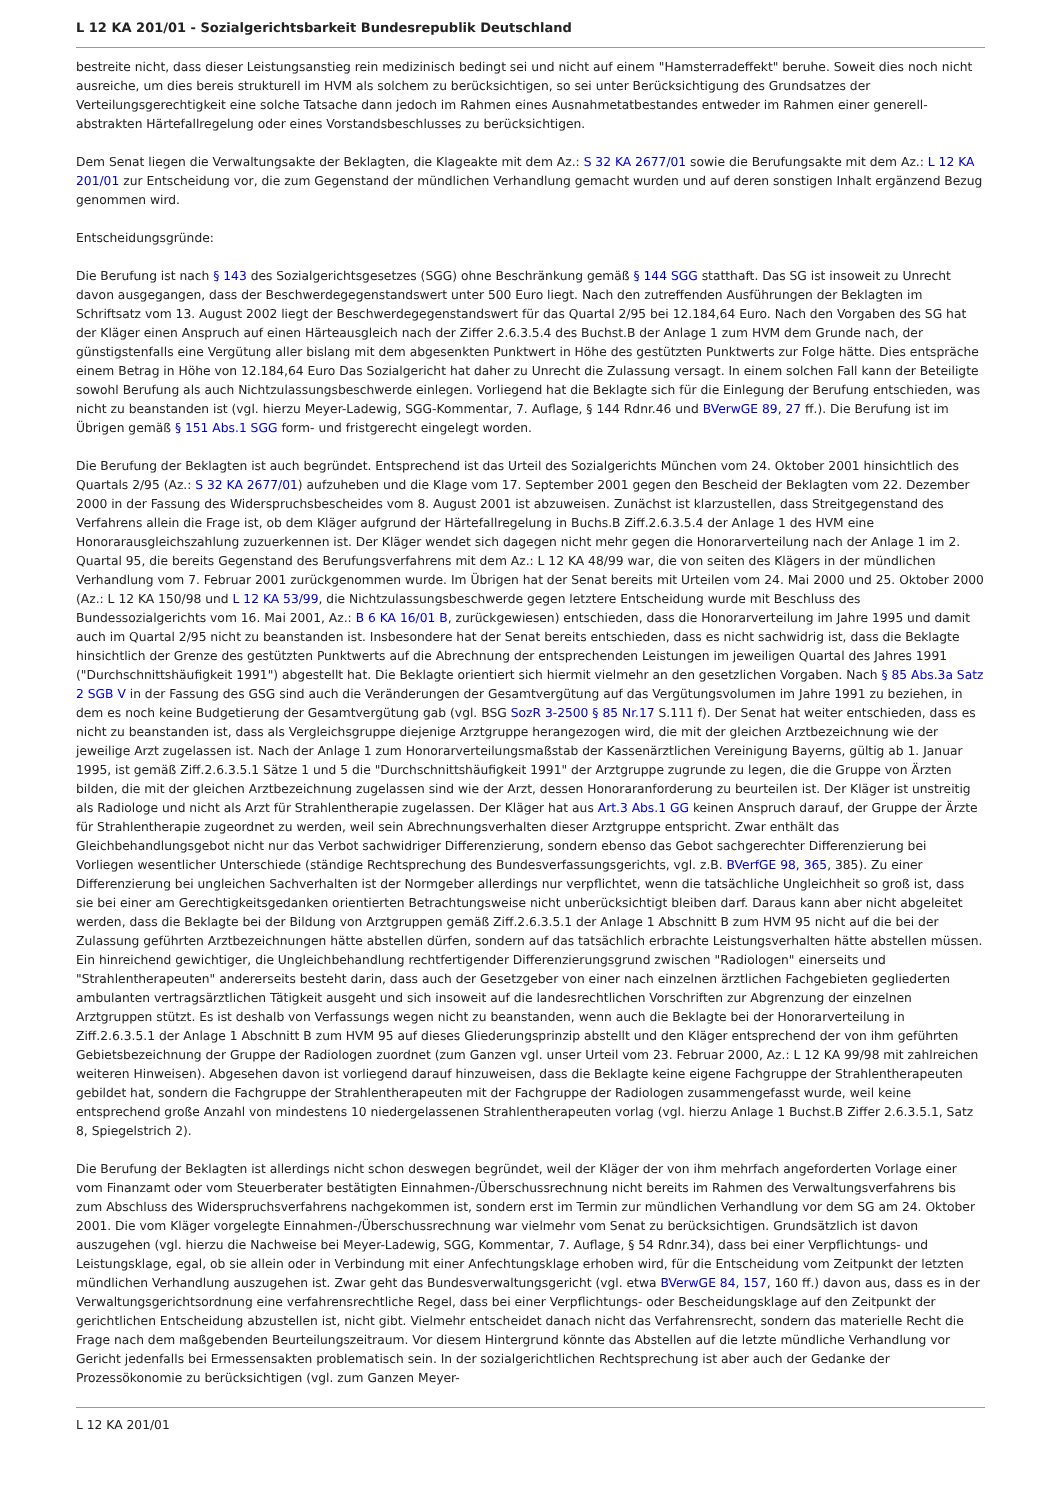L 12 KA 201/01 - Sozialgerichtsbarkeit Bundesrepublik Deutschland
bestreite nicht, dass dieser Leistungsanstieg rein medizinisch bedingt sei und nicht auf einem "Hamsterradeffekt" beruhe. Soweit dies noch nicht ausreiche, um dies bereis strukturell im HVM als solchem zu berücksichtigen, so sei unter Berücksichtigung des Grundsatzes der Verteilungsgerechtigkeit eine solche Tatsache dann jedoch im Rahmen eines Ausnahmetatbestandes entweder im Rahmen einer generell-abstrakten Härtefallregelung oder eines Vorstandsbeschlusses zu berücksichtigen.
Dem Senat liegen die Verwaltungsakte der Beklagten, die Klageakte mit dem Az.: S 32 KA 2677/01 sowie die Berufungsakte mit dem Az.: L 12 KA 201/01 zur Entscheidung vor, die zum Gegenstand der mündlichen Verhandlung gemacht wurden und auf deren sonstigen Inhalt ergänzend Bezug genommen wird.
Entscheidungsgründe:
Die Berufung ist nach § 143 des Sozialgerichtsgesetzes (SGG) ohne Beschränkung gemäß § 144 SGG statthaft. Das SG ist insoweit zu Unrecht davon ausgegangen, dass der Beschwerdegegenstandswert unter 500 Euro liegt. Nach den zutreffenden Ausführungen der Beklagten im Schriftsatz vom 13. August 2002 liegt der Beschwerdegegenstandswert für das Quartal 2/95 bei 12.184,64 Euro. Nach den Vorgaben des SG hat der Kläger einen Anspruch auf einen Härteausgleich nach der Ziffer 2.6.3.5.4 des Buchst.B der Anlage 1 zum HVM dem Grunde nach, der günstigstenfalls eine Vergütung aller bislang mit dem abgesenkten Punktwert in Höhe des gestützten Punktwerts zur Folge hätte. Dies entspräche einem Betrag in Höhe von 12.184,64 Euro Das Sozialgericht hat daher zu Unrecht die Zulassung versagt. In einem solchen Fall kann der Beteiligte sowohl Berufung als auch Nichtzulassungsbeschwerde einlegen. Vorliegend hat die Beklagte sich für die Einlegung der Berufung entschieden, was nicht zu beanstanden ist (vgl. hierzu Meyer-Ladewig, SGG-Kommentar, 7. Auflage, § 144 Rdnr.46 und BVerwGE 89, 27 ff.). Die Berufung ist im Übrigen gemäß § 151 Abs.1 SGG form- und fristgerecht eingelegt worden.
Die Berufung der Beklagten ist auch begründet. Entsprechend ist das Urteil des Sozialgerichts München vom 24. Oktober 2001 hinsichtlich des Quartals 2/95 (Az.: S 32 KA 2677/01) aufzuheben und die Klage vom 17. September 2001 gegen den Bescheid der Beklagten vom 22. Dezember 2000 in der Fassung des Widerspruchsbescheides vom 8. August 2001 ist abzuweisen. Zunächst ist klarzustellen, dass Streitgegenstand des Verfahrens allein die Frage ist, ob dem Kläger aufgrund der Härtefallregelung in Buchs.B Ziff.2.6.3.5.4 der Anlage 1 des HVM eine Honorarausgleichszahlung zuzuerkennen ist. Der Kläger wendet sich dagegen nicht mehr gegen die Honorarverteilung nach der Anlage 1 im 2. Quartal 95, die bereits Gegenstand des Berufungsverfahrens mit dem Az.: L 12 KA 48/99 war, die von seiten des Klägers in der mündlichen Verhandlung vom 7. Februar 2001 zurückgenommen wurde. Im Übrigen hat der Senat bereits mit Urteilen vom 24. Mai 2000 und 25. Oktober 2000 (Az.: L 12 KA 150/98 und L 12 KA 53/99, die Nichtzulassungsbeschwerde gegen letztere Entscheidung wurde mit Beschluss des Bundessozialgerichts vom 16. Mai 2001, Az.: B 6 KA 16/01 B, zurückgewiesen) entschieden, dass die Honorarverteilung im Jahre 1995 und damit auch im Quartal 2/95 nicht zu beanstanden ist. Insbesondere hat der Senat bereits entschieden, dass es nicht sachwidrig ist, dass die Beklagte hinsichtlich der Grenze des gestützten Punktwerts auf die Abrechnung der entsprechenden Leistungen im jeweiligen Quartal des Jahres 1991 ("Durchschnittshäufigkeit 1991") abgestellt hat. Die Beklagte orientiert sich hiermit vielmehr an den gesetzlichen Vorgaben. Nach § 85 Abs.3a Satz 2 SGB V in der Fassung des GSG sind auch die Veränderungen der Gesamtvergütung auf das Vergütungsvolumen im Jahre 1991 zu beziehen, in dem es noch keine Budgetierung der Gesamtvergütung gab (vgl. BSG SozR 3-2500 § 85 Nr.17 S.111 f). Der Senat hat weiter entschieden, dass es nicht zu beanstanden ist, dass als Vergleichsgruppe diejenige Arztgruppe herangezogen wird, die mit der gleichen Arztbezeichnung wie der jeweilige Arzt zugelassen ist. Nach der Anlage 1 zum Honorarverteilungsmaßstab der Kassenärztlichen Vereinigung Bayerns, gültig ab 1. Januar 1995, ist gemäß Ziff.2.6.3.5.1 Sätze 1 und 5 die "Durchschnittshäufigkeit 1991" der Arztgruppe zugrunde zu legen, die die Gruppe von Ärzten bilden, die mit der gleichen Arztbezeichnung zugelassen sind wie der Arzt, dessen Honoraranforderung zu beurteilen ist. Der Kläger ist unstreitig als Radiologe und nicht als Arzt für Strahlentherapie zugelassen. Der Kläger hat aus Art.3 Abs.1 GG keinen Anspruch darauf, der Gruppe der Ärzte für Strahlentherapie zugeordnet zu werden, weil sein Abrechnungsverhalten dieser Arztgruppe entspricht. Zwar enthält das Gleichbehandlungsgebot nicht nur das Verbot sachwidriger Differenzierung, sondern ebenso das Gebot sachgerechter Differenzierung bei Vorliegen wesentlicher Unterschiede (ständige Rechtsprechung des Bundesverfassungsgerichts, vgl. z.B. BVerfGE 98, 365, 385). Zu einer Differenzierung bei ungleichen Sachverhalten ist der Normgeber allerdings nur verpflichtet, wenn die tatsächliche Ungleichheit so groß ist, dass sie bei einer am Gerechtigkeitsgedanken orientierten Betrachtungsweise nicht unberücksichtigt bleiben darf. Daraus kann aber nicht abgeleitet werden, dass die Beklagte bei der Bildung von Arztgruppen gemäß Ziff.2.6.3.5.1 der Anlage 1 Abschnitt B zum HVM 95 nicht auf die bei der Zulassung geführten Arztbezeichnungen hätte abstellen dürfen, sondern auf das tatsächlich erbrachte Leistungsverhalten hätte abstellen müssen. Ein hinreichend gewichtiger, die Ungleichbehandlung rechtfertigender Differenzierungsgrund zwischen "Radiologen" einerseits und "Strahlentherapeuten" andererseits besteht darin, dass auch der Gesetzgeber von einer nach einzelnen ärztlichen Fachgebieten gegliederten ambulanten vertragsärztlichen Tätigkeit ausgeht und sich insoweit auf die landesrechtlichen Vorschriften zur Abgrenzung der einzelnen Arztgruppen stützt. Es ist deshalb von Verfassungs wegen nicht zu beanstanden, wenn auch die Beklagte bei der Honorarverteilung in Ziff.2.6.3.5.1 der Anlage 1 Abschnitt B zum HVM 95 auf dieses Gliederungsprinzip abstellt und den Kläger entsprechend der von ihm geführten Gebietsbezeichnung der Gruppe der Radiologen zuordnet (zum Ganzen vgl. unser Urteil vom 23. Februar 2000, Az.: L 12 KA 99/98 mit zahlreichen weiteren Hinweisen). Abgesehen davon ist vorliegend darauf hinzuweisen, dass die Beklagte keine eigene Fachgruppe der Strahlentherapeuten gebildet hat, sondern die Fachgruppe der Strahlentherapeuten mit der Fachgruppe der Radiologen zusammengefasst wurde, weil keine entsprechend große Anzahl von mindestens 10 niedergelassenen Strahlentherapeuten vorlag (vgl. hierzu Anlage 1 Buchst.B Ziffer 2.6.3.5.1, Satz 8, Spiegelstrich 2).
Die Berufung der Beklagten ist allerdings nicht schon deswegen begründet, weil der Kläger der von ihm mehrfach angeforderten Vorlage einer vom Finanzamt oder vom Steuerberater bestätigten Einnahmen-/Überschussrechnung nicht bereits im Rahmen des Verwaltungsverfahrens bis zum Abschluss des Widerspruchsverfahrens nachgekommen ist, sondern erst im Termin zur mündlichen Verhandlung vor dem SG am 24. Oktober 2001. Die vom Kläger vorgelegte Einnahmen-/Überschussrechnung war vielmehr vom Senat zu berücksichtigen. Grundsätzlich ist davon auszugehen (vgl. hierzu die Nachweise bei Meyer-Ladewig, SGG, Kommentar, 7. Auflage, § 54 Rdnr.34), dass bei einer Verpflichtungs- und Leistungsklage, egal, ob sie allein oder in Verbindung mit einer Anfechtungsklage erhoben wird, für die Entscheidung vom Zeitpunkt der letzten mündlichen Verhandlung auszugehen ist. Zwar geht das Bundesverwaltungsgericht (vgl. etwa BVerwGE 84, 157, 160 ff.) davon aus, dass es in der Verwaltungsgerichtsordnung eine verfahrensrechtliche Regel, dass bei einer Verpflichtungs- oder Bescheidungsklage auf den Zeitpunkt der gerichtlichen Entscheidung abzustellen ist, nicht gibt. Vielmehr entscheidet danach nicht das Verfahrensrecht, sondern das materielle Recht die Frage nach dem maßgebenden Beurteilungszeitraum. Vor diesem Hintergrund könnte das Abstellen auf die letzte mündliche Verhandlung vor Gericht jedenfalls bei Ermessensakten problematisch sein. In der sozialgerichtlichen Rechtsprechung ist aber auch der Gedanke der Prozessökonomie zu berücksichtigen (vgl. zum Ganzen Meyer-
L 12 KA 201/01